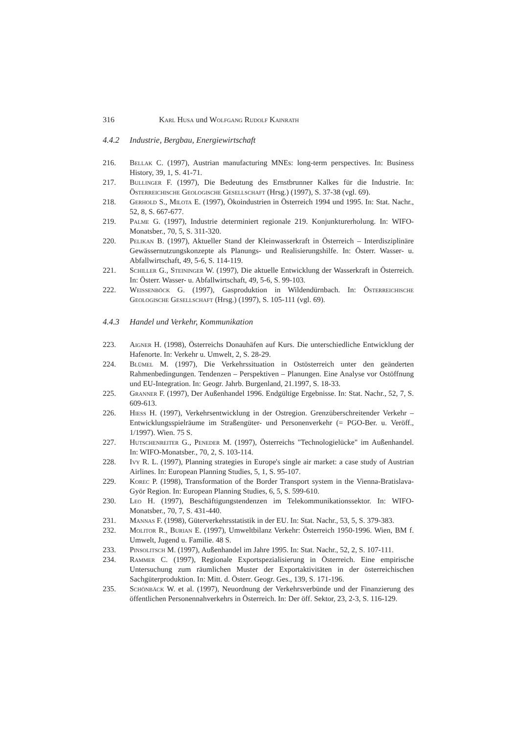316 Karl Husa und Wolfgang Rudolf Kainrath
4.4.2 Industrie, Bergbau, Energiewirtschaft
216. Bellak C. (1997), Austrian manufacturing MNEs: long-term perspectives. In: Business History, 39, 1, S. 41-71.
217. Bullinger F. (1997), Die Bedeutung des Ernstbrunner Kalkes für die Industrie. In: Österreichische Geologische Gesellschaft (Hrsg.) (1997), S. 37-38 (vgl. 69).
218. Gerhold S., Milota E. (1997), Ökoindustrien in Österreich 1994 und 1995. In: Stat. Nachr., 52, 8, S. 667-677.
219. Palme G. (1997), Industrie determiniert regionale 219. Konjunkturerholung. In: WIFO-Monatsber., 70, 5, S. 311-320.
220. Pelikan B. (1997), Aktueller Stand der Kleinwasserkraft in Österreich – Interdisziplinäre Gewässernutzungskonzepte als Planungs- und Realisierungshilfe. In: Österr. Wasser- u. Abfallwirtschaft, 49, 5-6, S. 114-119.
221. Schiller G., Steininger W. (1997), Die aktuelle Entwicklung der Wasserkraft in Österreich. In: Österr. Wasser- u. Abfallwirtschaft, 49, 5-6, S. 99-103.
222. Weissenböck G. (1997), Gasproduktion in Wildendürnbach. In: Österreichische Geologische Gesellschaft (Hrsg.) (1997), S. 105-111 (vgl. 69).
4.4.3 Handel und Verkehr, Kommunikation
223. Aigner H. (1998), Österreichs Donauhäfen auf Kurs. Die unterschiedliche Entwicklung der Hafenorte. In: Verkehr u. Umwelt, 2, S. 28-29.
224. Blümel M. (1997), Die Verkehrssituation in Ostösterreich unter den geänderten Rahmenbedingungen. Tendenzen – Perspektiven – Planungen. Eine Analyse vor Ostöffnung und EU-Integration. In: Geogr. Jahrb. Burgenland, 21.1997, S. 18-33.
225. Granner F. (1997), Der Außenhandel 1996. Endgültige Ergebnisse. In: Stat. Nachr., 52, 7, S. 609-613.
226. Hiess H. (1997), Verkehrsentwicklung in der Ostregion. Grenzüberschreitender Verkehr – Entwicklungsspielräume im Straßengüter- und Personenverkehr (= PGO-Ber. u. Veröff., 1/1997). Wien. 75 S.
227. Hutschenreiter G., Peneder M. (1997), Österreichs "Technologielücke" im Außenhandel. In: WIFO-Monatsber., 70, 2, S. 103-114.
228. Ivy R. L. (1997), Planning strategies in Europe's single air market: a case study of Austrian Airlines. In: European Planning Studies, 5, 1, S. 95-107.
229. Korec P. (1998), Transformation of the Border Transport system in the Vienna-Bratislava-Györ Region. In: European Planning Studies, 6, 5, S. 599-610.
230. Leo H. (1997), Beschäftigungstendenzen im Telekommunikationssektor. In: WIFO-Monatsber., 70, 7, S. 431-440.
231. Mannas F. (1998), Güterverkehrsstatistik in der EU. In: Stat. Nachr., 53, 5, S. 379-383.
232. Molitor R., Burian E. (1997), Umweltbilanz Verkehr: Österreich 1950-1996. Wien, BM f. Umwelt, Jugend u. Familie. 48 S.
233. Pinsolitsch M. (1997), Außenhandel im Jahre 1995. In: Stat. Nachr., 52, 2, S. 107-111.
234. Rammer C. (1997), Regionale Exportspezialisierung in Österreich. Eine empirische Untersuchung zum räumlichen Muster der Exportaktivitäten in der österreichischen Sachgüterproduktion. In: Mitt. d. Österr. Geogr. Ges., 139, S. 171-196.
235. Schönbäck W. et al. (1997), Neuordnung der Verkehrsverbünde und der Finanzierung des öffentlichen Personennahverkehrs in Österreich. In: Der öff. Sektor, 23, 2-3, S. 116-129.